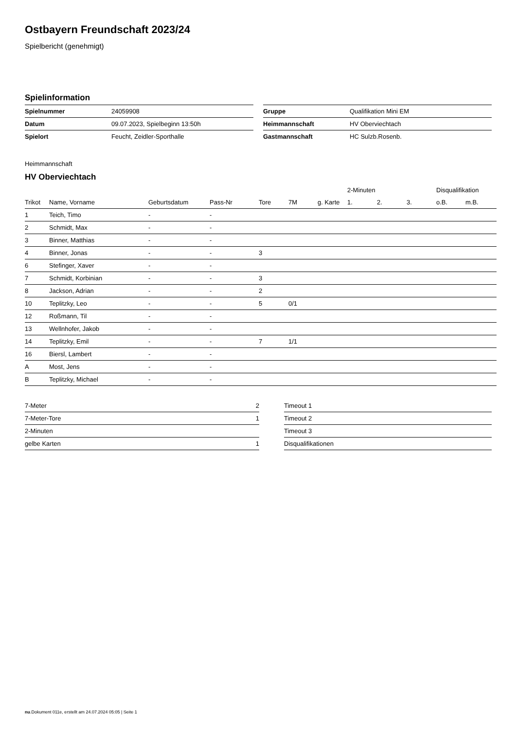Ostbayern Freundschaft 2023/24
Spielbericht (genehmigt)
Spielinformation
| Spielnummer | 24059908 |
| Datum | 09.07.2023, Spielbeginn 13:50h |
| Spielort | Feucht, Zeidler-Sporthalle |
| Gruppe | Qualifikation Mini EM |
| Heimmannschaft | HV Oberviechtach |
| Gastmannschaft | HC Sulzb.Rosenb. |
Heimmannschaft
HV Oberviechtach
| | | | | | | | 2-Minuten | | | Disqualifikation | |
| --- | --- | --- | --- | --- | --- | --- | --- | --- | --- | --- | --- |
| Trikot | Name, Vorname | Geburtsdatum | Pass-Nr | Tore | 7M | g. Karte | 1. | 2. | 3. | o.B. | m.B. |
| 1 | Teich, Timo | - | - | | | | | | | | |
| 2 | Schmidt, Max | - | - | | | | | | | | |
| 3 | Binner, Matthias | - | - | | | | | | | | |
| 4 | Binner, Jonas | - | - | 3 | | | | | | | |
| 6 | Stefinger, Xaver | - | - | | | | | | | | |
| 7 | Schmidt, Korbinian | - | - | 3 | | | | | | | |
| 8 | Jackson, Adrian | - | - | 2 | | | | | | | |
| 10 | Teplitzky, Leo | - | - | 5 | 0/1 | | | | | | |
| 12 | Roßmann, Til | - | - | | | | | | | | |
| 13 | Wellnhofer, Jakob | - | - | | | | | | | | |
| 14 | Teplitzky, Emil | - | - | 7 | 1/1 | | | | | | |
| 16 | Biersl, Lambert | - | - | | | | | | | | |
| A | Most, Jens | - | - | | | | | | | | |
| B | Teplitzky, Michael | - | - | | | | | | | | |
| 7-Meter | 2 |
| 7-Meter-Tore | 1 |
| 2-Minuten | |
| gelbe Karten | 1 |
| Timeout 1 |
| Timeout 2 |
| Timeout 3 |
| Disqualifikationen |
nu.Dokument 011e, erstellt am 24.07.2024 05:05 | Seite 1